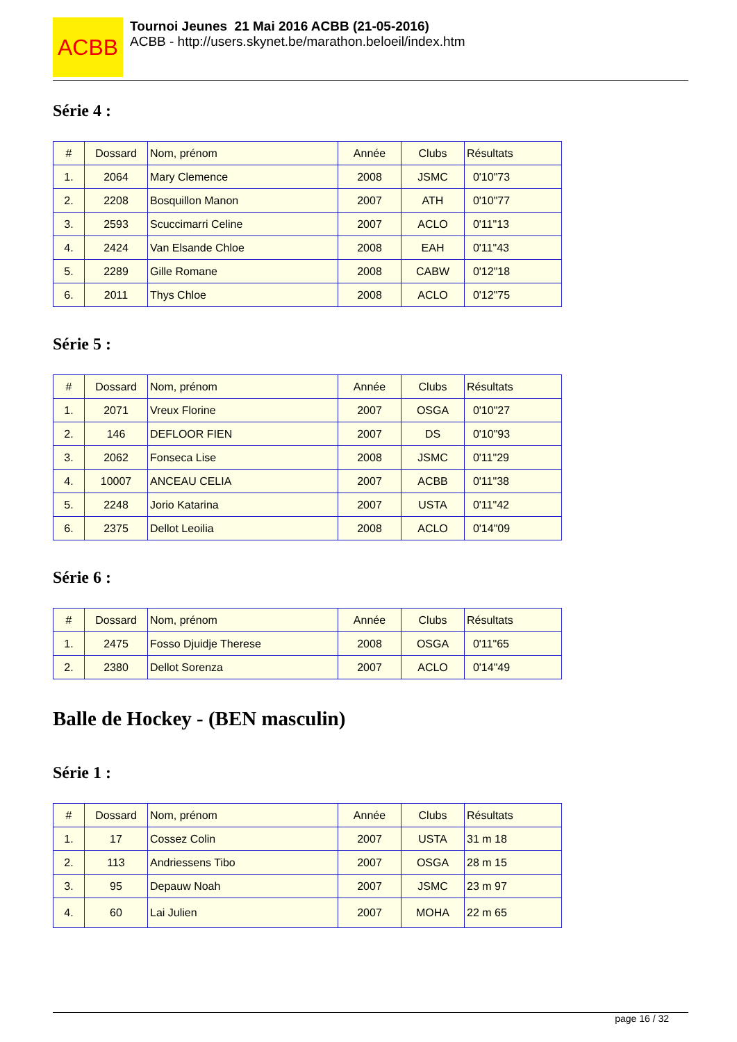ACBB
Tournoi Jeunes 21 Mai 2016 ACBB (21-05-2016)
ACBB - http://users.skynet.be/marathon.beloeil/index.htm
Série 4 :
| # | Dossard | Nom, prénom | Année | Clubs | Résultats |
| --- | --- | --- | --- | --- | --- |
| 1. | 2064 | Mary Clemence | 2008 | JSMC | 0'10"73 |
| 2. | 2208 | Bosquillon Manon | 2007 | ATH | 0'10"77 |
| 3. | 2593 | Scuccimarri Celine | 2007 | ACLO | 0'11"13 |
| 4. | 2424 | Van Elsande Chloe | 2008 | EAH | 0'11"43 |
| 5. | 2289 | Gille Romane | 2008 | CABW | 0'12"18 |
| 6. | 2011 | Thys Chloe | 2008 | ACLO | 0'12"75 |
Série 5 :
| # | Dossard | Nom, prénom | Année | Clubs | Résultats |
| --- | --- | --- | --- | --- | --- |
| 1. | 2071 | Vreux Florine | 2007 | OSGA | 0'10"27 |
| 2. | 146 | DEFLOOR FIEN | 2007 | DS | 0'10"93 |
| 3. | 2062 | Fonseca Lise | 2008 | JSMC | 0'11"29 |
| 4. | 10007 | ANCEAU CELIA | 2007 | ACBB | 0'11"38 |
| 5. | 2248 | Jorio Katarina | 2007 | USTA | 0'11"42 |
| 6. | 2375 | Dellot Leoilia | 2008 | ACLO | 0'14"09 |
Série 6 :
| # | Dossard | Nom, prénom | Année | Clubs | Résultats |
| --- | --- | --- | --- | --- | --- |
| 1. | 2475 | Fosso Djuidje Therese | 2008 | OSGA | 0'11"65 |
| 2. | 2380 | Dellot Sorenza | 2007 | ACLO | 0'14"49 |
Balle de Hockey - (BEN masculin)
Série 1 :
| # | Dossard | Nom, prénom | Année | Clubs | Résultats |
| --- | --- | --- | --- | --- | --- |
| 1. | 17 | Cossez Colin | 2007 | USTA | 31 m 18 |
| 2. | 113 | Andriessens Tibo | 2007 | OSGA | 28 m 15 |
| 3. | 95 | Depauw Noah | 2007 | JSMC | 23 m 97 |
| 4. | 60 | Lai Julien | 2007 | MOHA | 22 m 65 |
page 16 / 32